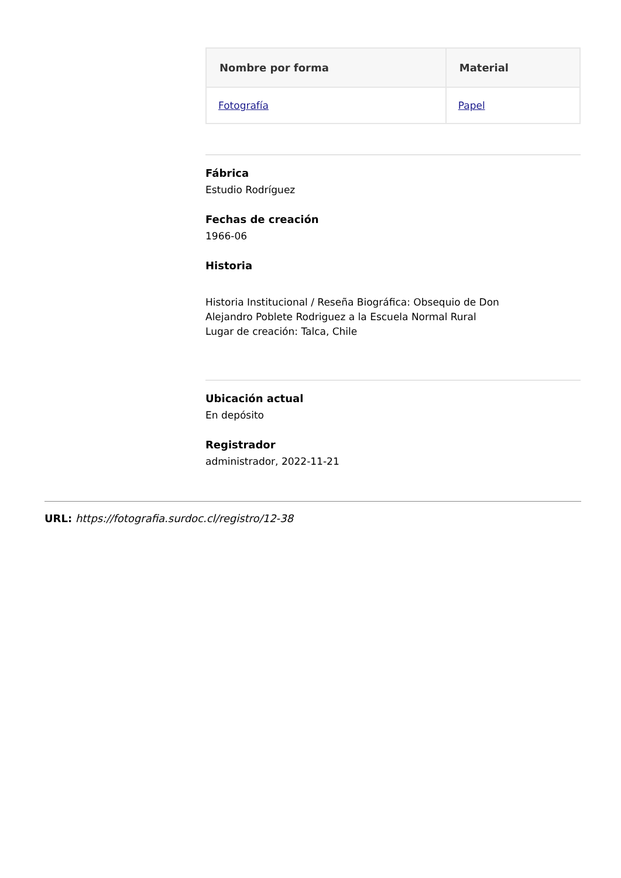| Nombre por forma | Material |
| --- | --- |
| Fotografía | Papel |
Fábrica
Estudio Rodríguez
Fechas de creación
1966-06
Historia
Historia Institucional / Reseña Biográfica: Obsequio de Don
Alejandro Poblete Rodriguez a la Escuela Normal Rural
Lugar de creación: Talca, Chile
Ubicación actual
En depósito
Registrador
administrador, 2022-11-21
URL: https://fotografia.surdoc.cl/registro/12-38